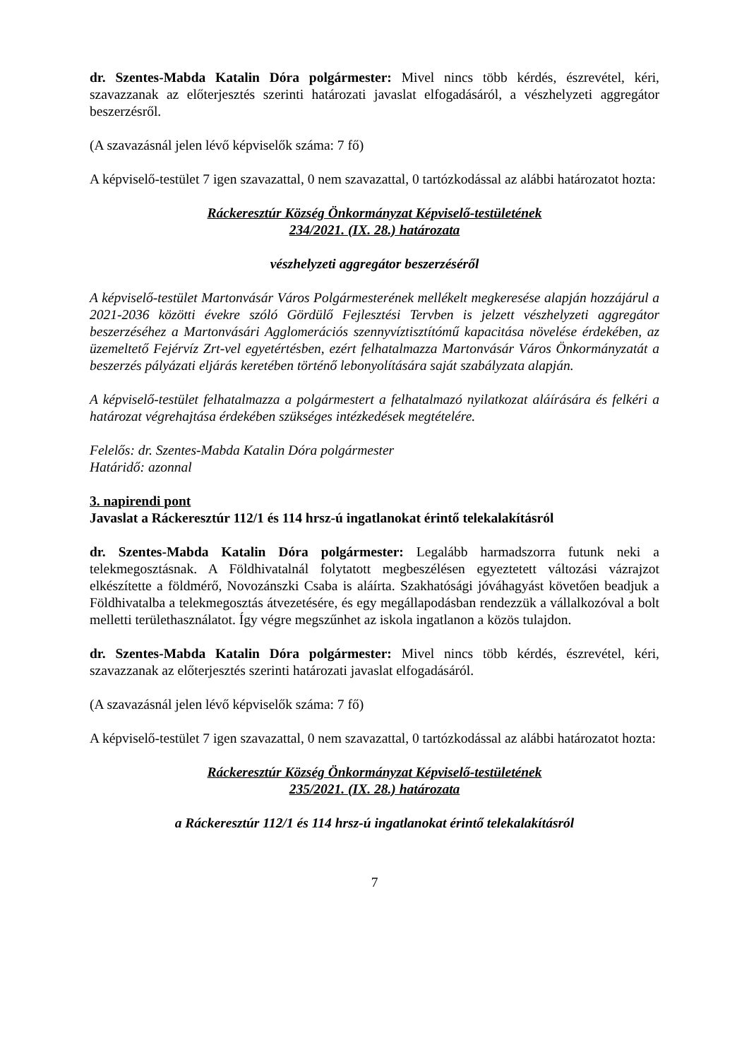dr. Szentes-Mabda Katalin Dóra polgármester: Mivel nincs több kérdés, észrevétel, kéri, szavazzanak az előterjesztés szerinti határozati javaslat elfogadásáról, a vészhelyzeti aggregátor beszerzésről.
(A szavazásnál jelen lévő képviselők száma: 7 fő)
A képviselő-testület 7 igen szavazattal, 0 nem szavazattal, 0 tartózkodással az alábbi határozatot hozta:
Ráckeresztúr Község Önkormányzat Képviselő-testületének
234/2021. (IX. 28.) határozata
vészhelyzeti aggregátor beszerzéséről
A képviselő-testület Martonvásár Város Polgármesterének mellékelt megkeresése alapján hozzájárul a 2021-2036 közötti évekre szóló Gördülő Fejlesztési Tervben is jelzett vészhelyzeti aggregátor beszerzéséhez a Martonvásári Agglomerációs szennyvíztisztítómű kapacitása növelése érdekében, az üzemeltető Fejérvíz Zrt-vel egyetértésben, ezért felhatalmazza Martonvásár Város Önkormányzatát a beszerzés pályázati eljárás keretében történő lebonyolítására saját szabályzata alapján.
A képviselő-testület felhatalmazza a polgármestert a felhatalmazó nyilatkozat aláírására és felkéri a határozat végrehajtása érdekében szükséges intézkedések megtételére.
Felelős: dr. Szentes-Mabda Katalin Dóra polgármester
Határidő: azonnal
3. napirendi pont
Javaslat a Ráckeresztúr 112/1 és 114 hrsz-ú ingatlanokat érintő telekalakításról
dr. Szentes-Mabda Katalin Dóra polgármester: Legalább harmadszorra futunk neki a telekmegosztásnak. A Földhivatalnál folytatott megbeszélésen egyeztetett változási vázrajzot elkészítette a földmérő, Novozánszki Csaba is aláírta. Szakhatósági jóváhagyást követően beadjuk a Földhivatalba a telekmegosztás átvezetésére, és egy megállapodásban rendezzük a vállalkozóval a bolt melletti területhasználatot. Így végre megszűnhet az iskola ingatlanon a közös tulajdon.
dr. Szentes-Mabda Katalin Dóra polgármester: Mivel nincs több kérdés, észrevétel, kéri, szavazzanak az előterjesztés szerinti határozati javaslat elfogadásáról.
(A szavazásnál jelen lévő képviselők száma: 7 fő)
A képviselő-testület 7 igen szavazattal, 0 nem szavazattal, 0 tartózkodással az alábbi határozatot hozta:
Ráckeresztúr Község Önkormányzat Képviselő-testületének
235/2021. (IX. 28.) határozata
a Ráckeresztúr 112/1 és 114 hrsz-ú ingatlanokat érintő telekalakításról
7